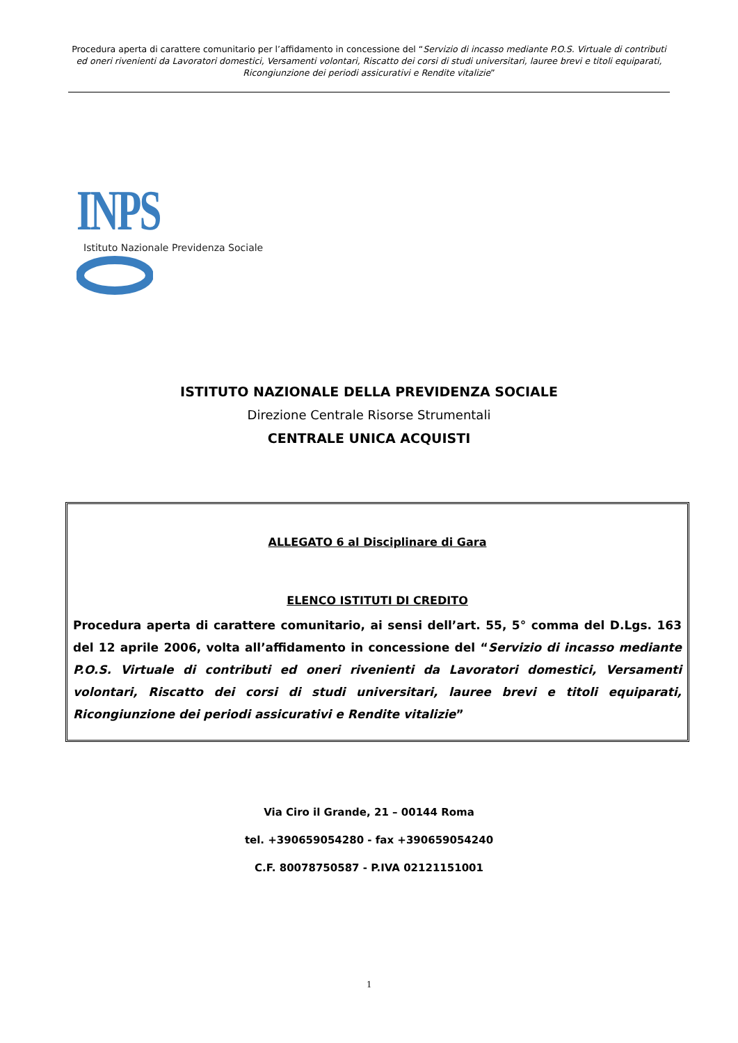Procedura aperta di carattere comunitario per l’affidamento in concessione del “Servizio di incasso mediante P.O.S. Virtuale di contributi ed oneri rivenienti da Lavoratori domestici, Versamenti volontari, Riscatto dei corsi di studi universitari, lauree brevi e titoli equiparati, Ricongiunzione dei periodi assicurativi e Rendite vitalizie”
INPS
Istituto Nazionale Previdenza Sociale
ISTITUTO NAZIONALE DELLA PREVIDENZA SOCIALE
Direzione Centrale Risorse Strumentali
CENTRALE UNICA ACQUISTI
ALLEGATO 6 al Disciplinare di Gara
ELENCO ISTITUTI DI CREDITO
Procedura aperta di carattere comunitario, ai sensi dell’art. 55, 5° comma del D.Lgs. 163 del 12 aprile 2006, volta all’affidamento in concessione del “Servizio di incasso mediante P.O.S. Virtuale di contributi ed oneri rivenienti da Lavoratori domestici, Versamenti volontari, Riscatto dei corsi di studi universitari, lauree brevi e titoli equiparati, Ricongiunzione dei periodi assicurativi e Rendite vitalizie”
Via Ciro il Grande, 21 – 00144 Roma
tel. +390659054280 - fax +390659054240
C.F. 80078750587 - P.IVA 02121151001
1